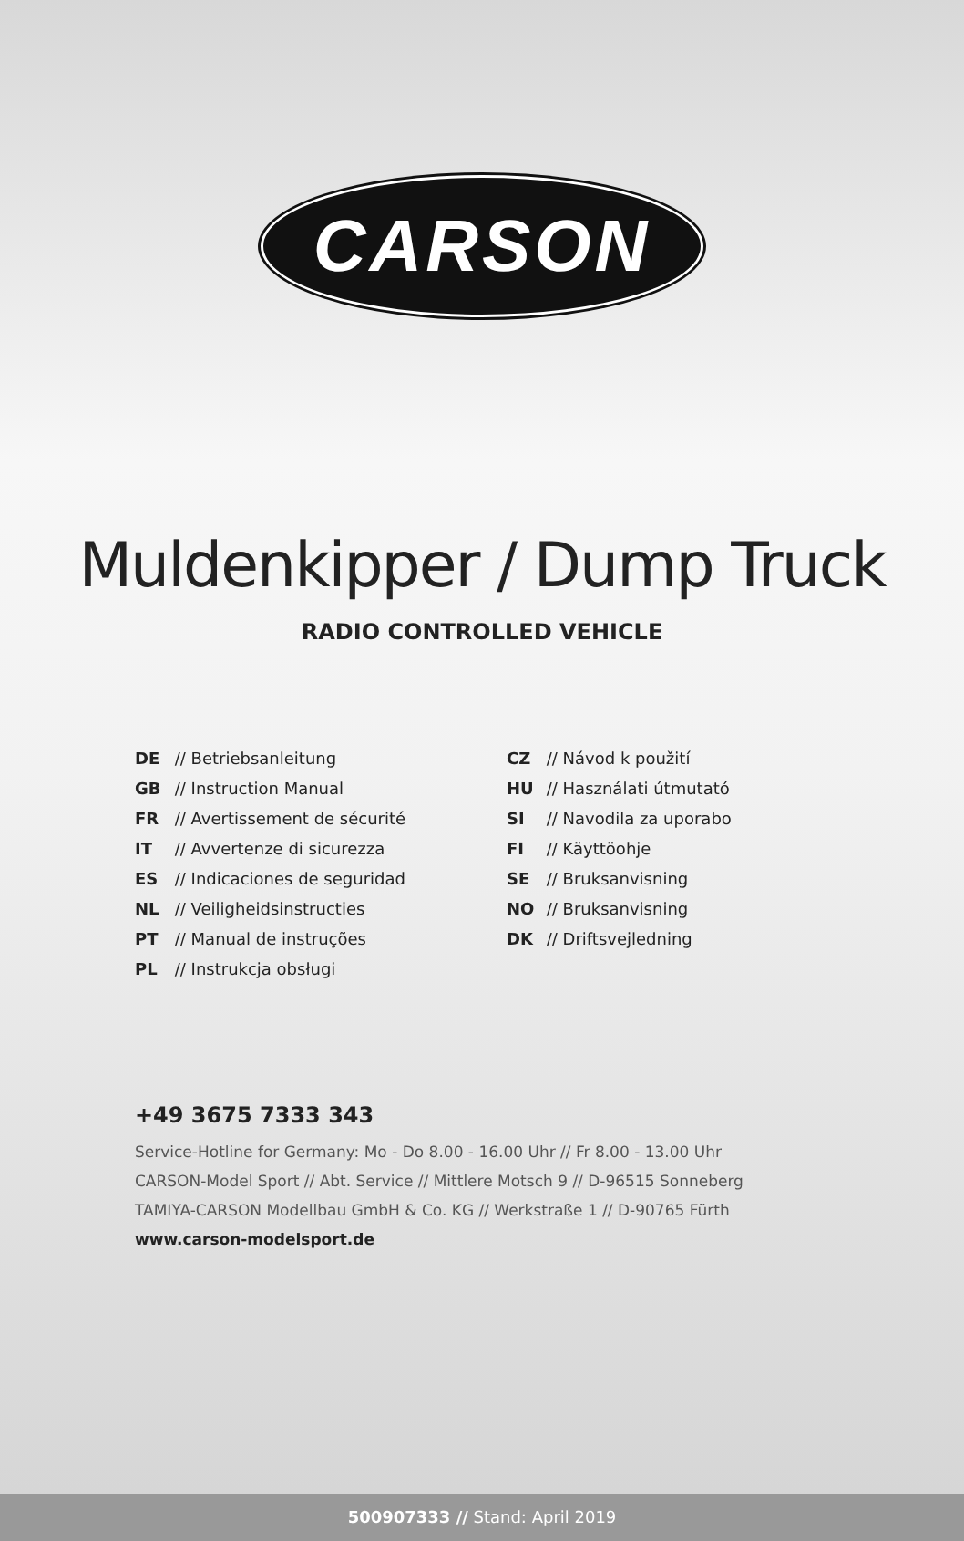CARSON
Muldenkipper / Dump Truck
RADIO CONTROLLED VEHICLE
DE // Betriebsanleitung
GB // Instruction Manual
FR // Avertissement de sécurité
IT // Avvertenze di sicurezza
ES // Indicaciones de seguridad
NL // Veiligheidsinstructies
PT // Manual de instruções
PL // Instrukcja obsługi
CZ // Návod k použití
HU // Használati útmutató
SI // Navodila za uporabo
FI // Käyttöohje
SE // Bruksanvisning
NO // Bruksanvisning
DK // Driftsvejledning
+49 3675 7333 343
Service-Hotline for Germany: Mo - Do 8.00 - 16.00 Uhr // Fr 8.00 - 13.00 Uhr
CARSON-Model Sport // Abt. Service // Mittlere Motsch 9 // D-96515 Sonneberg
TAMIYA-CARSON Modellbau GmbH & Co. KG // Werkstraße 1 // D-90765 Fürth
www.carson-modelsport.de
500907333 // Stand: April 2019